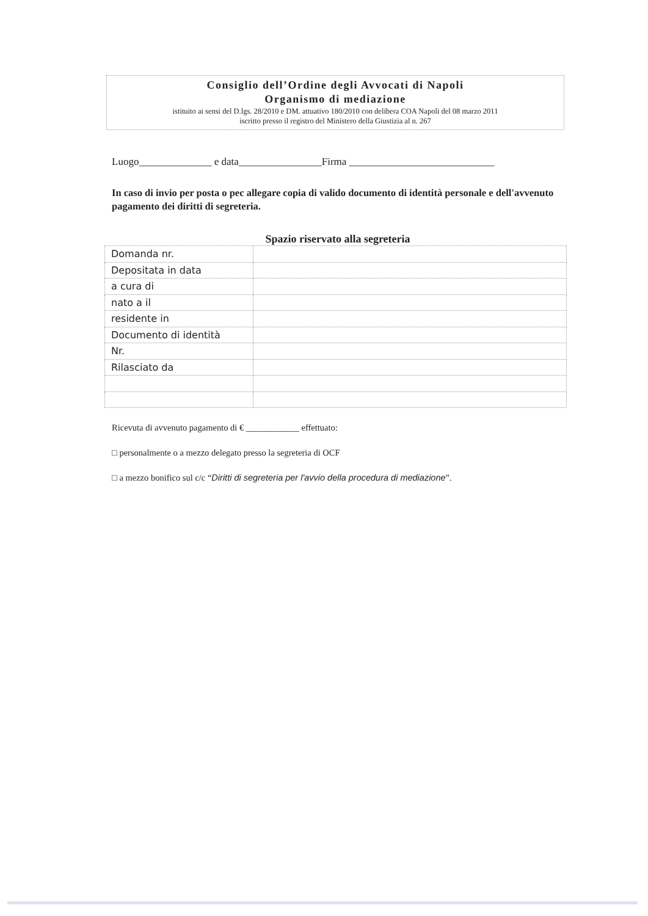Consiglio dell’Ordine degli Avvocati di Napoli
Organismo di mediazione
istituito ai sensi del D.lgs. 28/2010 e DM. attuativo 180/2010 con delibera COA Napoli del 08 marzo 2011
iscritto presso il registro del Ministero della Giustizia al n. 267
Luogo______________ e data________________Firma ____________________________
In caso di invio per posta o pec allegare copia di valido documento di identità personale e dell'avvenuto pagamento dei diritti di segreteria.
Spazio riservato alla segreteria
| Domanda nr. | |
| Depositata in data | |
| a cura di | |
| nato a il | |
| residente in | |
| Documento di identità | |
| Nr. | |
| Rilasciato da | |
Ricevuta di avvenuto pagamento di € ____________ effettuato:
□ personalmente o a mezzo delegato presso la segreteria di OCF
□ a mezzo bonifico sul c/c “Diritti di segreteria per l'avvio della procedura di mediazione”.